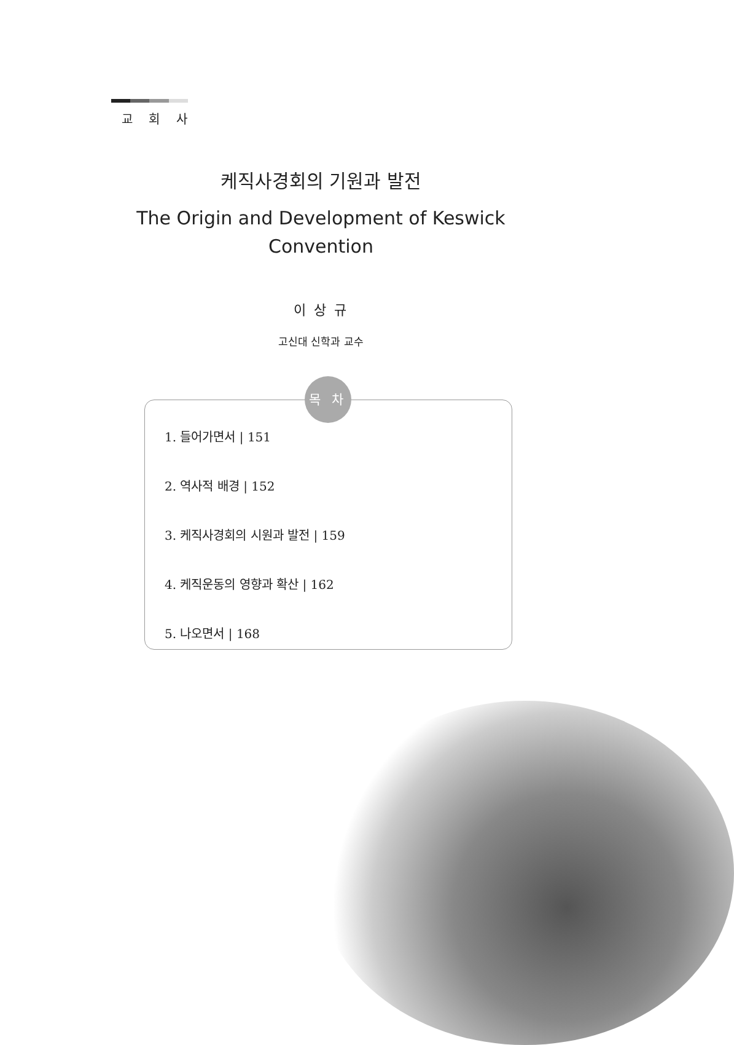교 회 사
케직사경회의 기원과 발전
The Origin and Development of Keswick
Convention
이 상 규
고신대 신학과 교수
목 차
1. 들어가면서 | 151
2. 역사적 배경 | 152
3. 케직사경회의 시원과 발전 | 159
4. 케직운동의 영향과 확산 | 162
5. 나오면서 | 168